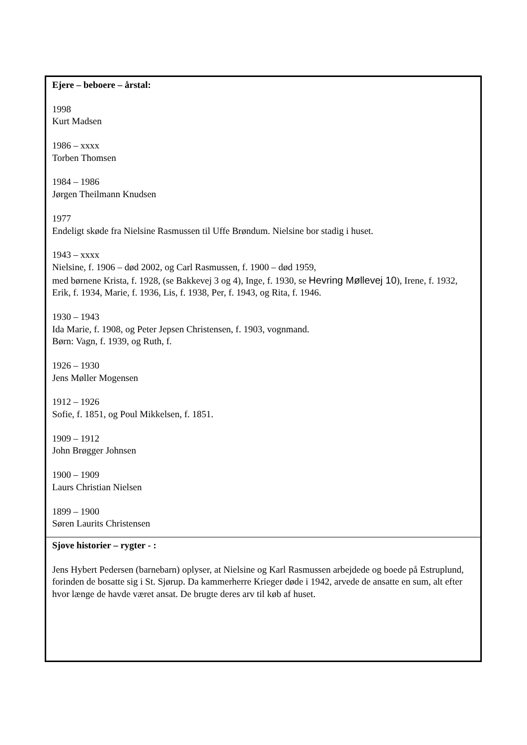| Ejere – beboere – årstal: 1998 Kurt Madsen 1986 – xxxx Torben Thomsen 1984 – 1986 Jørgen Theilmann Knudsen 1977 Endeligt skøde fra Nielsine Rasmussen til Uffe Brøndum. Nielsine bor stadig i huset. 1943 – xxxx Nielsine, f. 1906 – død 2002, og Carl Rasmussen, f. 1900 – død 1959, med børnene Krista, f. 1928, (se Bakkevej 3 og 4), Inge, f. 1930, se Hevring Møllevej 10 ), Irene, f. 1932, Erik, f. 1934, Marie, f. 1936, Lis, f. 1938, Per, f. 1943, og Rita, f. 1946. 1930 – 1943 Ida Marie, f. 1908, og Peter Jepsen Christensen, f. 1903, vognmand. Børn: Vagn, f. 1939, og Ruth, f. 1926 – 1930 Jens Møller Mogensen 1912 – 1926 Sofie, f. 1851, og Poul Mikkelsen, f. 1851. 1909 – 1912 John Brøgger Johnsen 1900 – 1909 Laurs Christian Nielsen 1899 – 1900 Søren Laurits Christensen |
| Sjove historier – rygter - : Jens Hybert Pedersen (barnebarn) oplyser, at Nielsine og Karl Rasmussen arbejdede og boede på Estruplund, forinden de bosatte sig i St. Sjørup. Da kammerherre Krieger døde i 1942, arvede de ansatte en sum, alt efter hvor længe de havde været ansat. De brugte deres arv til køb af huset. |